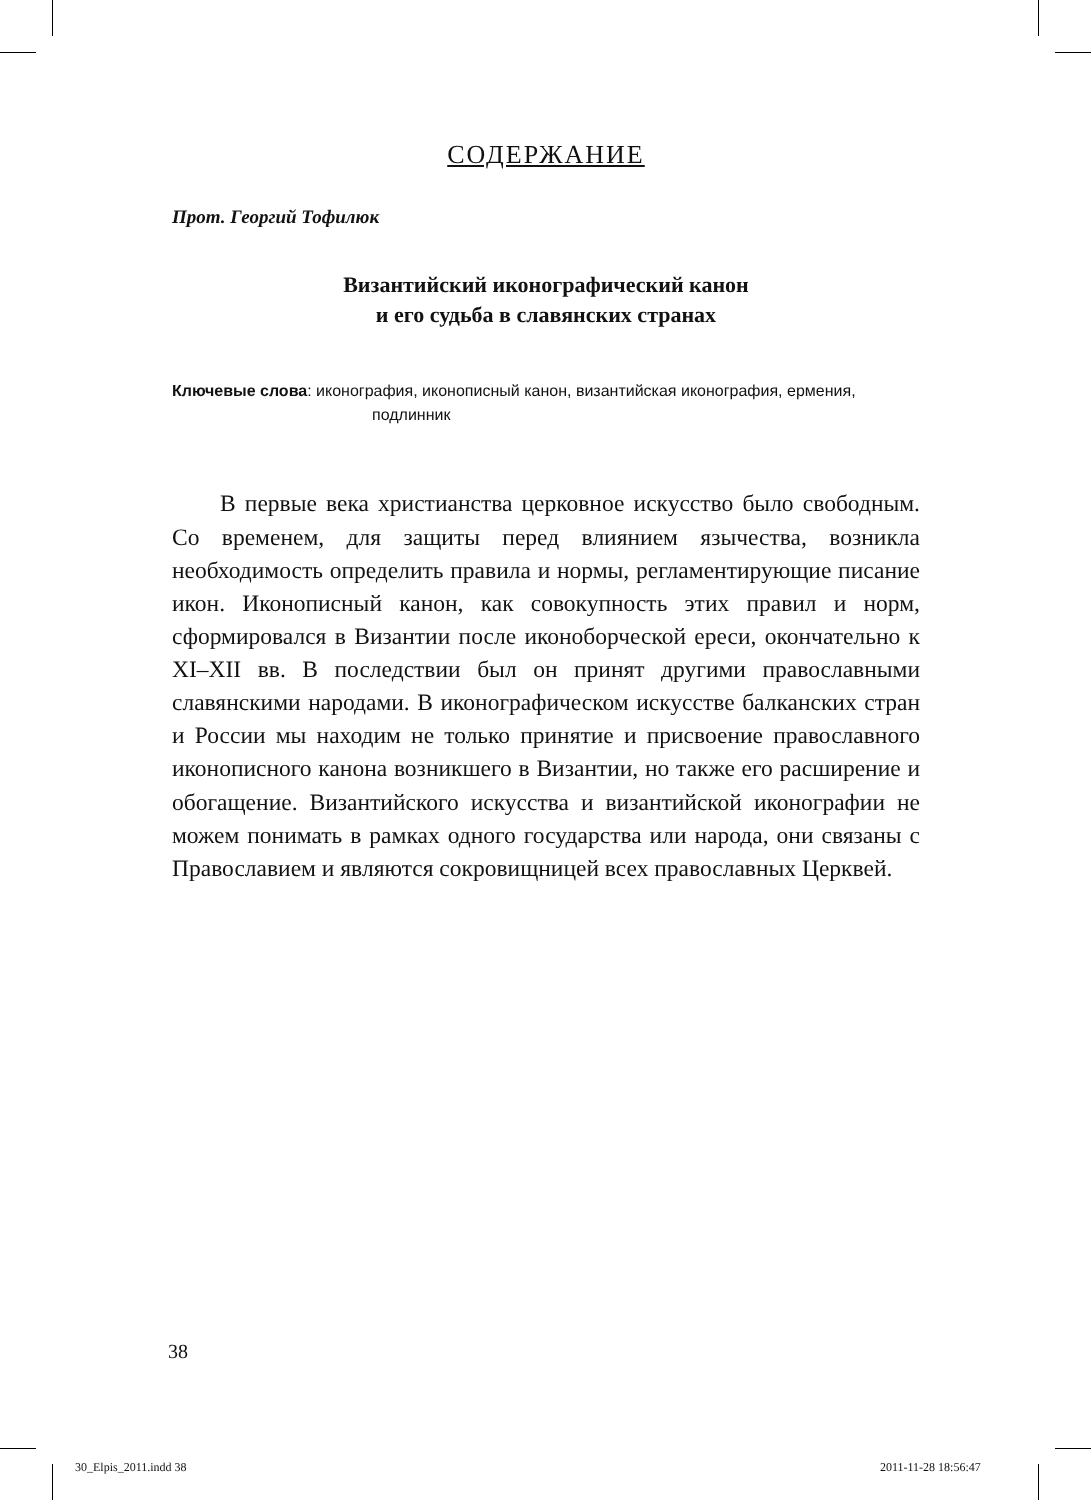СОДЕРЖАНИЕ
Прот. Георгий Тофилюк
Византийский иконографический канон
и его судьба в славянских странах
Ключевые слова: иконография, иконописный канон, византийская иконография, ермения, подлинник
В первые века христианства церковное искусство было свободным. Со временем, для защиты перед влиянием язычества, возникла необходимость определить правила и нормы, регламентирующие писание икон. Иконописный канон, как совокупность этих правил и норм, сформировался в Византии после иконоборческой ереси, окончательно к XI–XII вв. В последствии был он принят другими православными славянскими народами. В иконографическом искусстве балканских стран и России мы находим не только принятие и присвоение православного иконописного канона возникшего в Византии, но также его расширение и обогащение. Византийского искусства и византийской иконографии не можем понимать в рамках одного государства или народа, они связаны с Православием и являются сокровищницей всех православных Церквей.
38
30_Elpis_2011.indd 38 2011-11-28 18:56:47